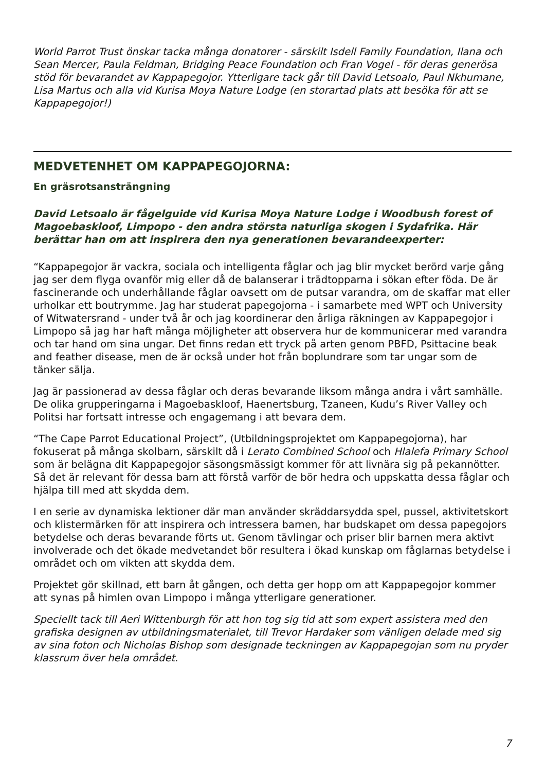World Parrot Trust önskar tacka många donatorer - särskilt Isdell Family Foundation, Ilana och Sean Mercer, Paula Feldman, Bridging Peace Foundation och Fran Vogel - för deras generösa stöd för bevarandet av Kappapegojor. Ytterligare tack går till David Letsoalo, Paul Nkhumane, Lisa Martus och alla vid Kurisa Moya Nature Lodge (en storartad plats att besöka för att se Kappapegojor!)
MEDVETENHET OM KAPPAPEGOJORNA:
En gräsrotsansträngning
David Letsoalo är fågelguide vid Kurisa Moya Nature Lodge i Woodbush forest of Magoebaskloof, Limpopo - den andra största naturliga skogen i Sydafrika. Här berättar han om att inspirera den nya generationen bevarandeexperter:
“Kappapegojor är vackra, sociala och intelligenta fåglar och jag blir mycket berörd varje gång jag ser dem flyga ovanför mig eller då de balanserar i trädtopparna i sökan efter föda. De är fascinerande och underhållande fåglar oavsett om de putsar varandra, om de skaffar mat eller urholkar ett boutrymme. Jag har studerat papegojorna - i samarbete med WPT och University of Witwatersrand - under två år och jag koordinerar den årliga räkningen av Kappapegojor i Limpopo så jag har haft många möjligheter att observera hur de kommunicerar med varandra och tar hand om sina ungar. Det finns redan ett tryck på arten genom PBFD, Psittacine beak and feather disease, men de är också under hot från boplundrare som tar ungar som de tänker sälja.
Jag är passionerad av dessa fåglar och deras bevarande liksom många andra i vårt samhälle. De olika grupperingarna i Magoebaskloof, Haenertsburg, Tzaneen, Kudu’s River Valley och Politsi har fortsatt intresse och engagemang i att bevara dem.
“The Cape Parrot Educational Project”, (Utbildningsprojektet om Kappapegojorna), har fokuserat på många skolbarn, särskilt då i Lerato Combined School och Hlalefa Primary School som är belägna dit Kappapegojor säsongsmässigt kommer för att livnära sig på pekannötter. Så det är relevant för dessa barn att förstå varför de bör hedra och uppskatta dessa fåglar och hjälpa till med att skydda dem.
I en serie av dynamiska lektioner där man använder skräddarsydda spel, pussel, aktivitetskort och klistermärken för att inspirera och intressera barnen, har budskapet om dessa papegojors betydelse och deras bevarande förts ut. Genom tävlingar och priser blir barnen mera aktivt involverade och det ökade medvetandet bör resultera i ökad kunskap om fåglarnas betydelse i området och om vikten att skydda dem.
Projektet gör skillnad, ett barn åt gången, och detta ger hopp om att Kappapegojor kommer att synas på himlen ovan Limpopo i många ytterligare generationer.
Speciellt tack till Aeri Wittenburgh för att hon tog sig tid att som expert assistera med den grafiska designen av utbildningsmaterialet, till Trevor Hardaker som vänligen delade med sig av sina foton och Nicholas Bishop som designade teckningen av Kappapegojan som nu pryder klassrum över hela området.
7